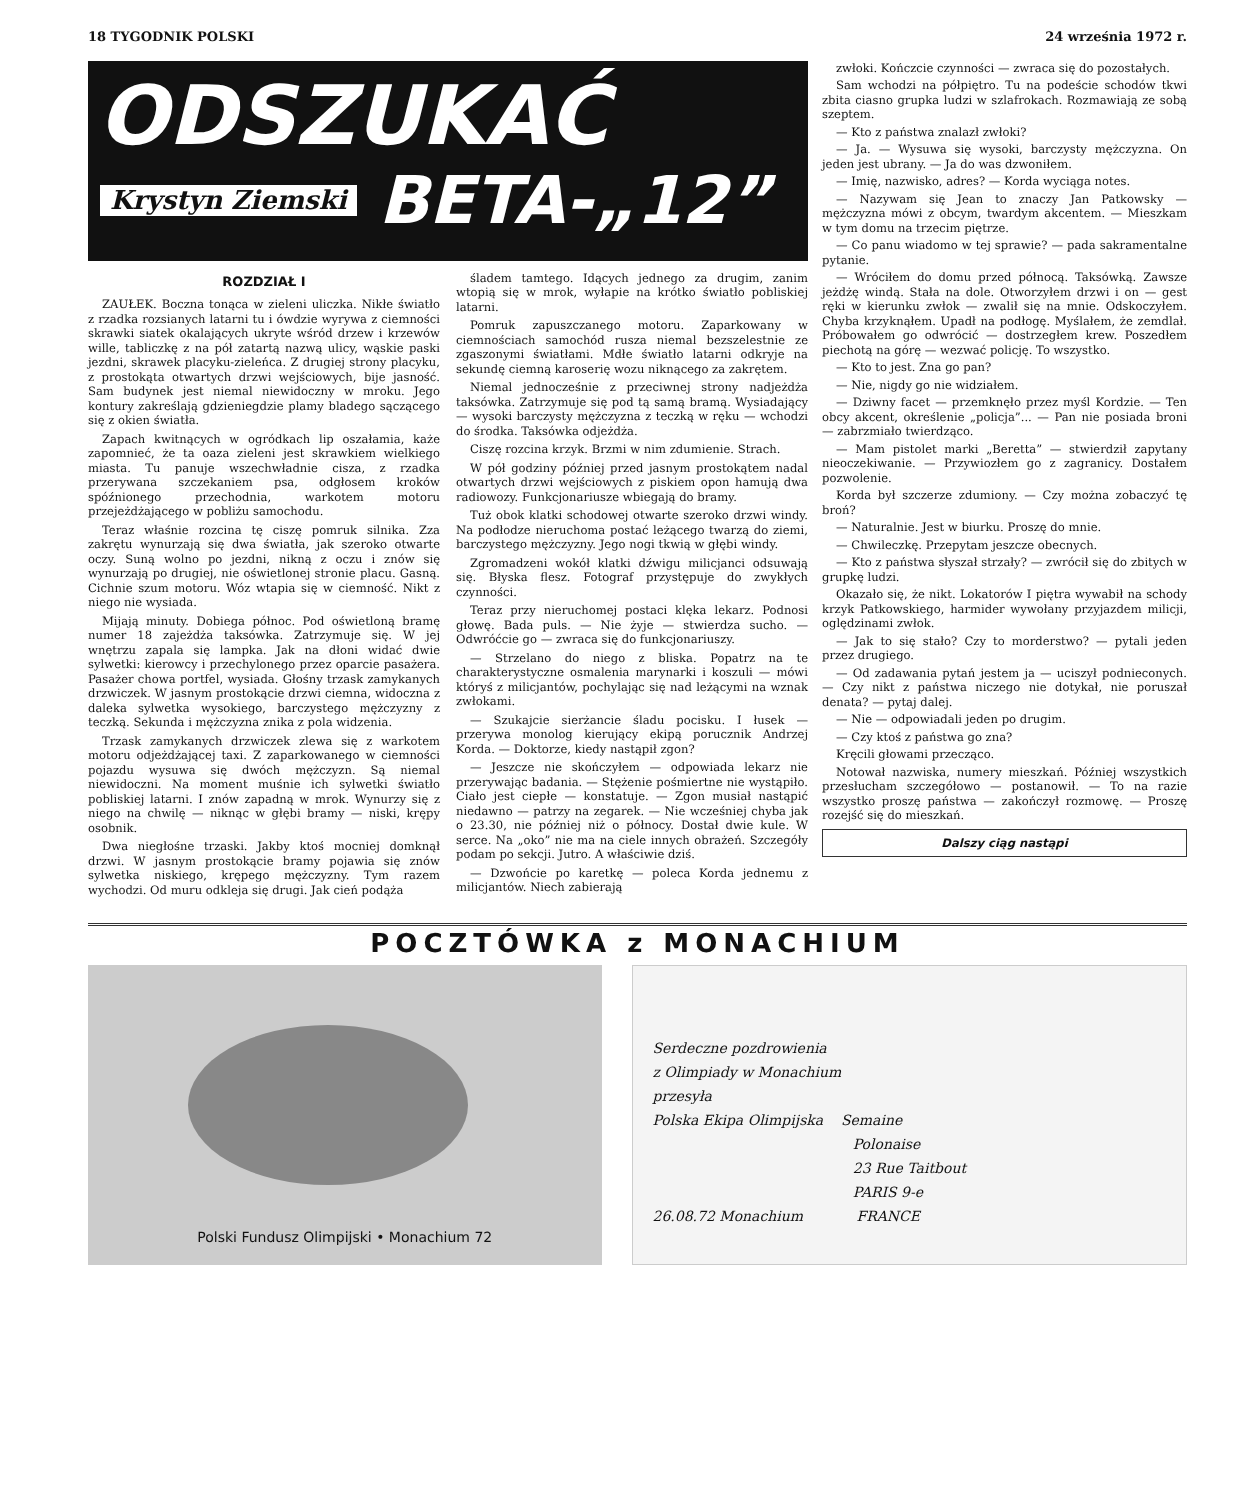18 TYGODNIK POLSKI 24 września 1972 r.
ODSZUKAĆ
Krystyn Ziemski
BETA-„12”
ROZDZIAŁ I
ZAUŁEK. Boczna tonąca w zieleni uliczka. Nikłe światło z rzadka rozsianych latarni tu i ówdzie wyrywa z ciemności skrawki siatek okalających ukryte wśród drzew i krzewów wille, tabliczkę z na pół zatartą nazwą ulicy, wąskie paski jezdni, skrawek placyku-zieleńca. Z drugiej strony placyku, z prostokąta otwartych drzwi wejściowych, bije jasność. Sam budynek jest niemal niewidoczny w mroku. Jego kontury zakreślają gdzieniegdzie plamy bladego sączącego się z okien światła.
Zapach kwitnących w ogródkach lip oszałamia, każe zapomnieć, że ta oaza zieleni jest skrawkiem wielkiego miasta. Tu panuje wszechwładnie cisza, z rzadka przerywana szczekaniem psa, odgłosem kroków spóźnionego przechodnia, warkotem motoru przejeżdżającego w pobliżu samochodu.
Teraz właśnie rozcina tę ciszę pomruk silnika. Zza zakrętu wynurzają się dwa światła, jak szeroko otwarte oczy. Suną wolno po jezdni, nikną z oczu i znów się wynurzają po drugiej, nie oświetlonej stronie placu. Gasną. Cichnie szum motoru. Wóz wtapia się w ciemność. Nikt z niego nie wysiada.
Mijają minuty. Dobiega północ. Pod oświetloną bramę numer 18 zajeżdża taksówka. Zatrzymuje się. W jej wnętrzu zapala się lampka. Jak na dłoni widać dwie sylwetki: kierowcy i przechylonego przez oparcie pasażera. Pasażer chowa portfel, wysiada. Głośny trzask zamykanych drzwiczek. W jasnym prostokącie drzwi ciemna, widoczna z daleka sylwetka wysokiego, barczystego mężczyzny z teczką. Sekunda i mężczyzna znika z pola widzenia.
Trzask zamykanych drzwiczek zlewa się z warkotem motoru odjeżdżającej taxi. Z zaparkowanego w ciemności pojazdu wysuwa się dwóch mężczyzn. Są niemal niewidoczni. Na moment muśnie ich sylwetki światło pobliskiej latarni. I znów zapadną w mrok. Wynurzy się z niego na chwilę — niknąc w głębi bramy — niski, krępy osobnik.
Dwa niegłośne trzaski. Jakby ktoś mocniej domknął drzwi. W jasnym prostokącie bramy pojawia się znów sylwetka niskiego, krępego mężczyzny. Tym razem wychodzi. Od muru odkleja się drugi. Jak cień podąża
śladem tamtego. Idących jednego za drugim, zanim wtopią się w mrok, wyłapie na krótko światło pobliskiej latarni.
Pomruk zapuszczanego motoru. Zaparkowany w ciemnościach samochód rusza niemal bezszelestnie ze zgaszonymi światłami. Mdłe światło latarni odkryje na sekundę ciemną karoserię wozu niknącego za zakrętem.
Niemal jednocześnie z przeciwnej strony nadjeżdża taksówka. Zatrzymuje się pod tą samą bramą. Wysiadający — wysoki barczysty mężczyzna z teczką w ręku — wchodzi do środka. Taksówka odjeżdża.
Ciszę rozcina krzyk. Brzmi w nim zdumienie. Strach.
W pół godziny później przed jasnym prostokątem nadal otwartych drzwi wejściowych z piskiem opon hamują dwa radiowozy. Funkcjonariusze wbiegają do bramy.
Tuż obok klatki schodowej otwarte szeroko drzwi windy. Na podłodze nieruchoma postać leżącego twarzą do ziemi, barczystego mężczyzny. Jego nogi tkwią w głębi windy.
Zgromadzeni wokół klatki dźwigu milicjanci odsuwają się. Błyska flesz. Fotograf przystępuje do zwykłych czynności.
Teraz przy nieruchomej postaci klęka lekarz. Podnosi głowę. Bada puls. — Nie żyje — stwierdza sucho. — Odwróćcie go — zwraca się do funkcjonariuszy.
— Strzelano do niego z bliska. Popatrz na te charakterystyczne osmalenia marynarki i koszuli — mówi któryś z milicjantów, pochylając się nad leżącymi na wznak zwłokami.
— Szukajcie sierżancie śladu pocisku. I łusek — przerywa monolog kierujący ekipą porucznik Andrzej Korda. — Doktorze, kiedy nastąpił zgon?
— Jeszcze nie skończyłem — odpowiada lekarz nie przerywając badania. — Stężenie pośmiertne nie wystąpiło. Ciało jest ciepłe — konstatuje. — Zgon musiał nastąpić niedawno — patrzy na zegarek. — Nie wcześniej chyba jak o 23.30, nie później niż o północy. Dostał dwie kule. W serce. Na „oko” nie ma na ciele innych obrażeń. Szczegóły podam po sekcji. Jutro. A właściwie dziś.
— Dzwońcie po karetkę — poleca Korda jednemu z milicjantów. Niech zabierają
zwłoki. Kończcie czynności — zwraca się do pozostałych.
Sam wchodzi na półpiętro. Tu na podeście schodów tkwi zbita ciasno grupka ludzi w szlafrokach. Rozmawiają ze sobą szeptem.
— Kto z państwa znalazł zwłoki?
— Ja. — Wysuwa się wysoki, barczysty mężczyzna. On jeden jest ubrany. — Ja do was dzwoniłem.
— Imię, nazwisko, adres? — Korda wyciąga notes.
— Nazywam się Jean to znaczy Jan Patkowsky — mężczyzna mówi z obcym, twardym akcentem. — Mieszkam w tym domu na trzecim piętrze.
— Co panu wiadomo w tej sprawie? — pada sakramentalne pytanie.
— Wróciłem do domu przed północą. Taksówką. Zawsze jeżdżę windą. Stała na dole. Otworzyłem drzwi i on — gest ręki w kierunku zwłok — zwalił się na mnie. Odskoczyłem. Chyba krzyknąłem. Upadł na podłogę. Myślałem, że zemdlał. Próbowałem go odwrócić — dostrzegłem krew. Poszedłem piechotą na górę — wezwać policję. To wszystko.
— Kto to jest. Zna go pan?
— Nie, nigdy go nie widziałem.
— Dziwny facet — przemknęło przez myśl Kordzie. — Ten obcy akcent, określenie „policja”... — Pan nie posiada broni — zabrzmiało twierdząco.
— Mam pistolet marki „Beretta” — stwierdził zapytany nieoczekiwanie. — Przywiozłem go z zagranicy. Dostałem pozwolenie.
Korda był szczerze zdumiony. — Czy można zobaczyć tę broń?
— Naturalnie. Jest w biurku. Proszę do mnie.
— Chwileczkę. Przepytam jeszcze obecnych.
— Kto z państwa słyszał strzały? — zwrócił się do zbitych w grupkę ludzi.
Okazało się, że nikt. Lokatorów I piętra wywabił na schody krzyk Patkowskiego, harmider wywołany przyjazdem milicji, oględzinami zwłok.
— Jak to się stało? Czy to morderstwo? — pytali jeden przez drugiego.
— Od zadawania pytań jestem ja — uciszył podnieconych. — Czy nikt z państwa niczego nie dotykał, nie poruszał denata? — pytaj dalej.
— Nie — odpowiadali jeden po drugim.
— Czy ktoś z państwa go zna?
Kręcili głowami przecząco.
Notował nazwiska, numery mieszkań. Później wszystkich przesłucham szczegółowo — postanowił. — To na razie wszystko proszę państwa — zakończył rozmowę. — Proszę rozejść się do mieszkań.
Dalszy ciąg nastąpi
POCZTÓWKA z MONACHIUM
Polski Fundusz Olimpijski • Monachium 72
Serdeczne pozdrowienia
z Olimpiady w Monachium
przesyła
Polska Ekipa Olimpijska Semaine
Polonaise
23 Rue Taitbout
PARIS 9-e
26.08.72 Monachium FRANCE